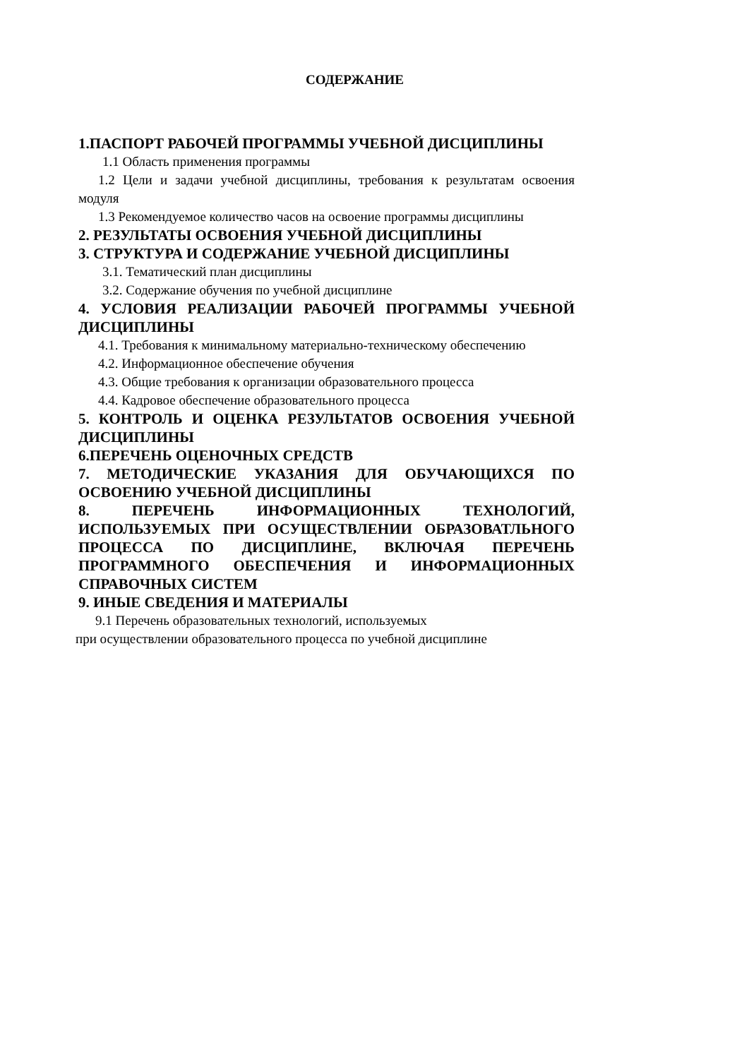СОДЕРЖАНИЕ
1.ПАСПОРТ РАБОЧЕЙ ПРОГРАММЫ УЧЕБНОЙ ДИСЦИПЛИНЫ
1.1 Область применения программы
1.2 Цели и задачи учебной дисциплины, требования к результатам освоения модуля
1.3 Рекомендуемое количество часов на освоение программы дисциплины
2. РЕЗУЛЬТАТЫ ОСВОЕНИЯ УЧЕБНОЙ ДИСЦИПЛИНЫ
3. СТРУКТУРА И СОДЕРЖАНИЕ УЧЕБНОЙ ДИСЦИПЛИНЫ
3.1. Тематический план дисциплины
3.2. Содержание обучения по учебной дисциплине
4. УСЛОВИЯ РЕАЛИЗАЦИИ РАБОЧЕЙ ПРОГРАММЫ УЧЕБНОЙ ДИСЦИПЛИНЫ
4.1. Требования к минимальному материально-техническому обеспечению
4.2. Информационное обеспечение обучения
4.3. Общие требования к организации образовательного процесса
4.4. Кадровое обеспечение образовательного процесса
5. КОНТРОЛЬ И ОЦЕНКА РЕЗУЛЬТАТОВ ОСВОЕНИЯ УЧЕБНОЙ ДИСЦИПЛИНЫ
6.ПЕРЕЧЕНЬ ОЦЕНОЧНЫХ СРЕДСТВ
7. МЕТОДИЧЕСКИЕ УКАЗАНИЯ ДЛЯ ОБУЧАЮЩИХСЯ ПО ОСВОЕНИЮ УЧЕБНОЙ ДИСЦИПЛИНЫ
8. ПЕРЕЧЕНЬ ИНФОРМАЦИОННЫХ ТЕХНОЛОГИЙ, ИСПОЛЬЗУЕМЫХ ПРИ ОСУЩЕСТВЛЕНИИ ОБРАЗОВАТЛЬНОГО ПРОЦЕССА ПО ДИСЦИПЛИНЕ, ВКЛЮЧАЯ ПЕРЕЧЕНЬ ПРОГРАММНОГО ОБЕСПЕЧЕНИЯ И ИНФОРМАЦИОННЫХ СПРАВОЧНЫХ СИСТЕМ
9. ИНЫЕ СВЕДЕНИЯ И МАТЕРИАЛЫ
9.1 Перечень образовательных технологий, используемых
при осуществлении образовательного процесса по учебной дисциплине